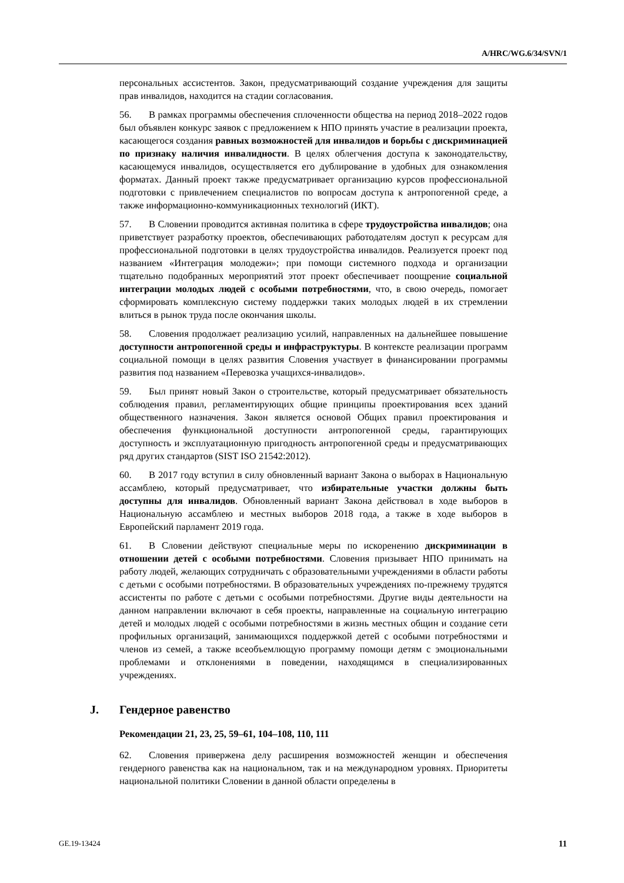A/HRC/WG.6/34/SVN/1
персональных ассистентов. Закон, предусматривающий создание учреждения для защиты прав инвалидов, находится на стадии согласования.
56. В рамках программы обеспечения сплоченности общества на период 2018–2022 годов был объявлен конкурс заявок с предложением к НПО принять участие в реализации проекта, касающегося создания равных возможностей для инвалидов и борьбы с дискриминацией по признаку наличия инвалидности. В целях облегчения доступа к законодательству, касающемуся инвалидов, осуществляется его дублирование в удобных для ознакомления форматах. Данный проект также предусматривает организацию курсов профессиональной подготовки с привлечением специалистов по вопросам доступа к антропогенной среде, а также информационно-коммуникационных технологий (ИКТ).
57. В Словении проводится активная политика в сфере трудоустройства инвалидов; она приветствует разработку проектов, обеспечивающих работодателям доступ к ресурсам для профессиональной подготовки в целях трудоустройства инвалидов. Реализуется проект под названием «Интеграция молодежи»; при помощи системного подхода и организации тщательно подобранных мероприятий этот проект обеспечивает поощрение социальной интеграции молодых людей с особыми потребностями, что, в свою очередь, помогает сформировать комплексную систему поддержки таких молодых людей в их стремлении влиться в рынок труда после окончания школы.
58. Словения продолжает реализацию усилий, направленных на дальнейшее повышение доступности антропогенной среды и инфраструктуры. В контексте реализации программ социальной помощи в целях развития Словения участвует в финансировании программы развития под названием «Перевозка учащихся-инвалидов».
59. Был принят новый Закон о строительстве, который предусматривает обязательность соблюдения правил, регламентирующих общие принципы проектирования всех зданий общественного назначения. Закон является основой Общих правил проектирования и обеспечения функциональной доступности антропогенной среды, гарантирующих доступность и эксплуатационную пригодность антропогенной среды и предусматривающих ряд других стандартов (SIST ISO 21542:2012).
60. В 2017 году вступил в силу обновленный вариант Закона о выборах в Национальную ассамблею, который предусматривает, что избирательные участки должны быть доступны для инвалидов. Обновленный вариант Закона действовал в ходе выборов в Национальную ассамблею и местных выборов 2018 года, а также в ходе выборов в Европейский парламент 2019 года.
61. В Словении действуют специальные меры по искоренению дискриминации в отношении детей с особыми потребностями. Словения призывает НПО принимать на работу людей, желающих сотрудничать с образовательными учреждениями в области работы с детьми с особыми потребностями. В образовательных учреждениях по-прежнему трудятся ассистенты по работе с детьми с особыми потребностями. Другие виды деятельности на данном направлении включают в себя проекты, направленные на социальную интеграцию детей и молодых людей с особыми потребностями в жизнь местных общин и создание сети профильных организаций, занимающихся поддержкой детей с особыми потребностями и членов из семей, а также всеобъемлющую программу помощи детям с эмоциональными проблемами и отклонениями в поведении, находящимся в специализированных учреждениях.
J. Гендерное равенство
Рекомендации 21, 23, 25, 59–61, 104–108, 110, 111
62. Словения привержена делу расширения возможностей женщин и обеспечения гендерного равенства как на национальном, так и на международном уровнях. Приоритеты национальной политики Словении в данной области определены в
GE.19-13424 11